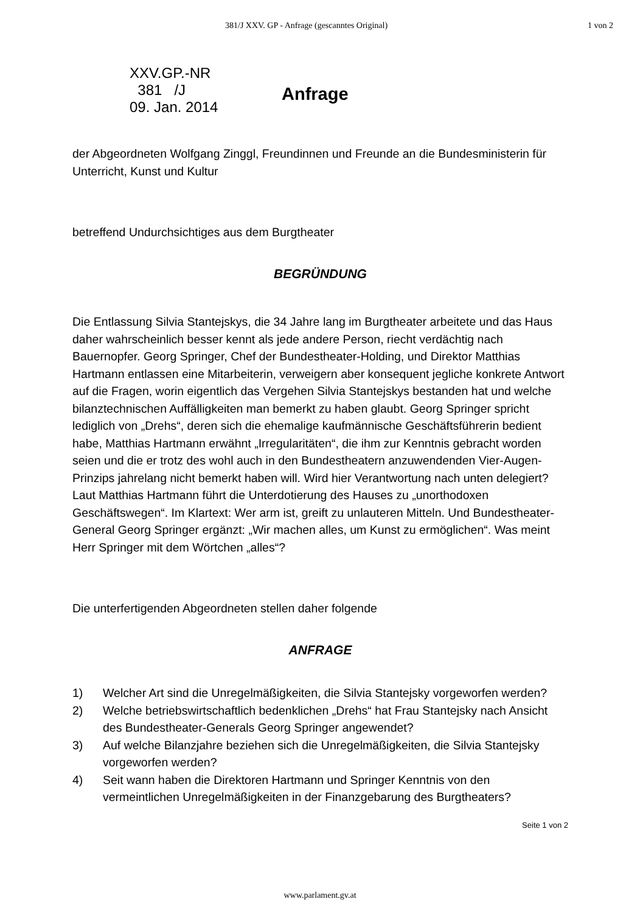381/J XXV. GP - Anfrage (gescanntes Original) 1 von 2
XXV.GP.-NR
381 /J
09. Jan. 2014
Anfrage
der Abgeordneten Wolfgang Zinggl, Freundinnen und Freunde an die Bundesministerin für Unterricht, Kunst und Kultur
betreffend Undurchsichtiges aus dem Burgtheater
BEGRÜNDUNG
Die Entlassung Silvia Stantejskys, die 34 Jahre lang im Burgtheater arbeitete und das Haus daher wahrscheinlich besser kennt als jede andere Person, riecht verdächtig nach Bauernopfer. Georg Springer, Chef der Bundestheater-Holding, und Direktor Matthias Hartmann entlassen eine Mitarbeiterin, verweigern aber konsequent jegliche konkrete Antwort auf die Fragen, worin eigentlich das Vergehen Silvia Stantejskys bestanden hat und welche bilanztechnischen Auffälligkeiten man bemerkt zu haben glaubt. Georg Springer spricht lediglich von „Drehs“, deren sich die ehemalige kaufmännische Geschäftsführerin bedient habe, Matthias Hartmann erwähnt „Irregularitäten“, die ihm zur Kenntnis gebracht worden seien und die er trotz des wohl auch in den Bundestheatern anzuwendenden Vier-Augen-Prinzips jahrelang nicht bemerkt haben will. Wird hier Verantwortung nach unten delegiert? Laut Matthias Hartmann führt die Unterdotierung des Hauses zu „unorthodoxen Geschäftswegen“. Im Klartext: Wer arm ist, greift zu unlauteren Mitteln. Und Bundestheater-General Georg Springer ergänzt: „Wir machen alles, um Kunst zu ermöglichen“. Was meint Herr Springer mit dem Wörtchen „alles“?
Die unterfertigenden Abgeordneten stellen daher folgende
ANFRAGE
1) Welcher Art sind die Unregelmäßigkeiten, die Silvia Stantejsky vorgeworfen werden?
2) Welche betriebswirtschaftlich bedenklichen „Drehs“ hat Frau Stantejsky nach Ansicht des Bundestheater-Generals Georg Springer angewendet?
3) Auf welche Bilanzjahre beziehen sich die Unregelmäßigkeiten, die Silvia Stantejsky vorgeworfen werden?
4) Seit wann haben die Direktoren Hartmann und Springer Kenntnis von den vermeintlichen Unregelmäßigkeiten in der Finanzgebarung des Burgtheaters?
Seite 1 von 2
www.parlament.gv.at